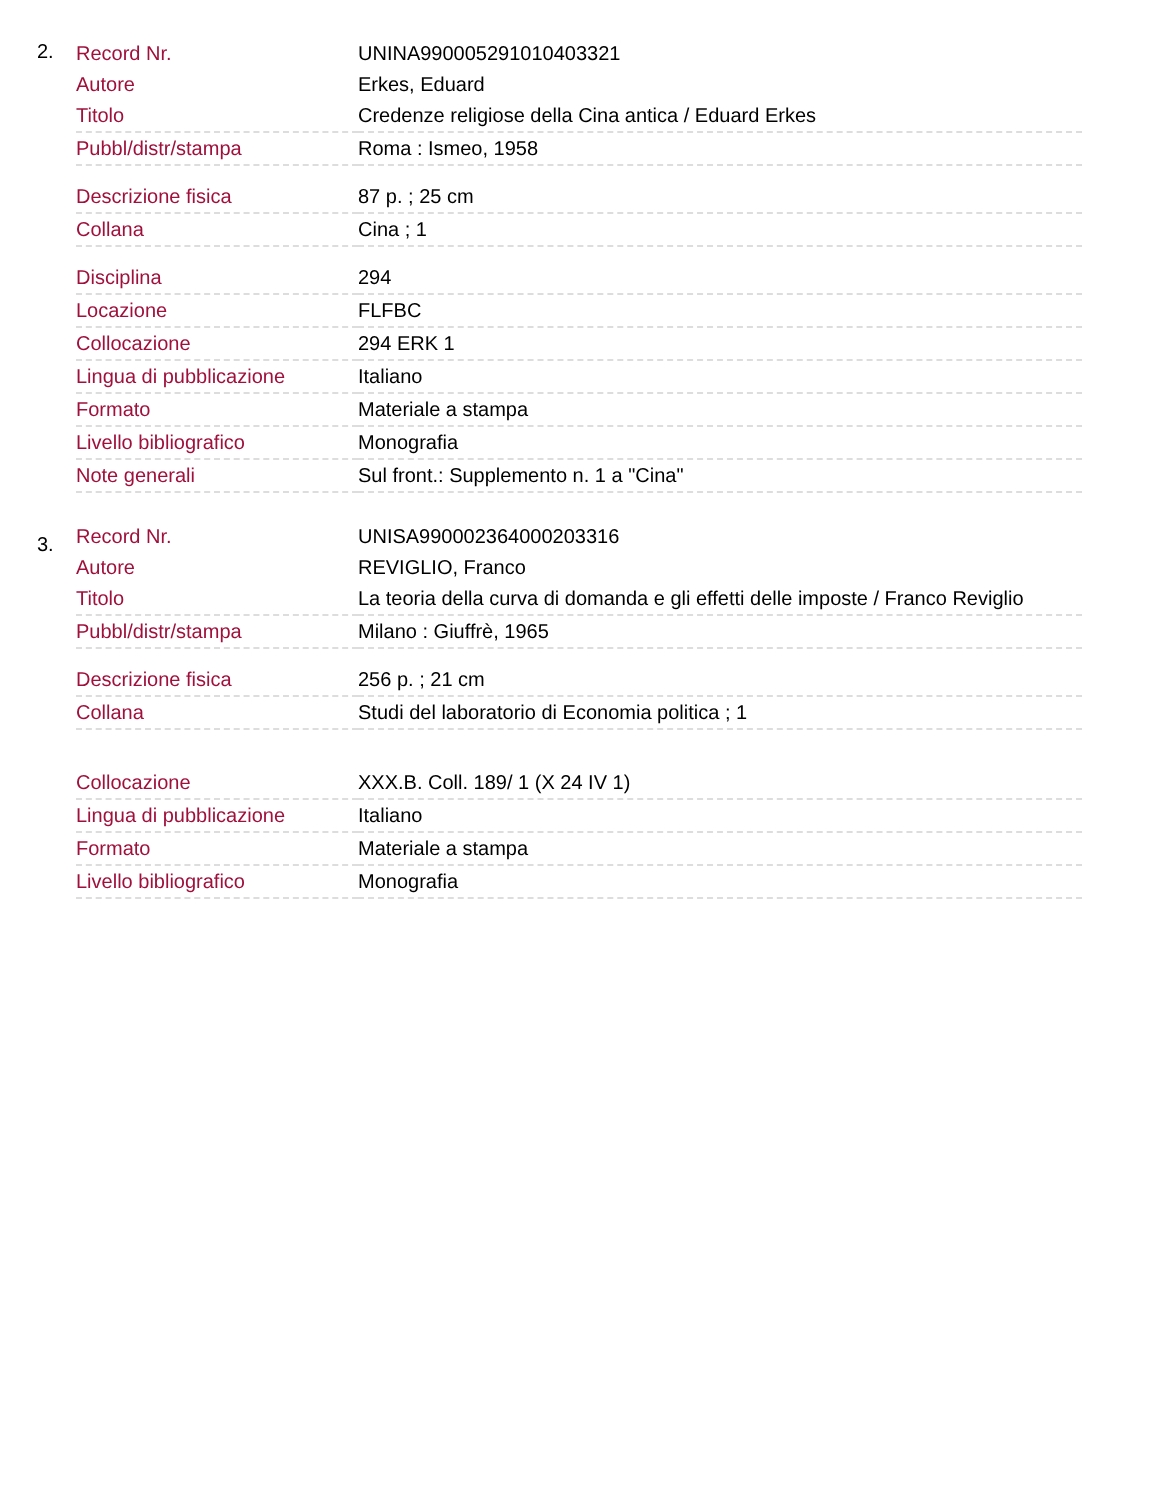2.
| Record Nr. | UNINA990005291010403321 |
| Autore | Erkes, Eduard |
| Titolo | Credenze religiose della Cina antica / Eduard Erkes |
| Pubbl/distr/stampa | Roma : Ismeo, 1958 |
| Descrizione fisica | 87 p. ; 25 cm |
| Collana | Cina ; 1 |
| Disciplina | 294 |
| Locazione | FLFBC |
| Collocazione | 294 ERK 1 |
| Lingua di pubblicazione | Italiano |
| Formato | Materiale a stampa |
| Livello bibliografico | Monografia |
| Note generali | Sul front.: Supplemento n. 1 a "Cina" |
3.
| Record Nr. | UNISA990002364000203316 |
| Autore | REVIGLIO, Franco |
| Titolo | La teoria della curva di domanda e gli effetti delle imposte / Franco Reviglio |
| Pubbl/distr/stampa | Milano : Giuffrè, 1965 |
| Descrizione fisica | 256 p. ; 21 cm |
| Collana | Studi del laboratorio di Economia politica ; 1 |
| Collocazione | XXX.B. Coll. 189/ 1 (X 24 IV 1) |
| Lingua di pubblicazione | Italiano |
| Formato | Materiale a stampa |
| Livello bibliografico | Monografia |